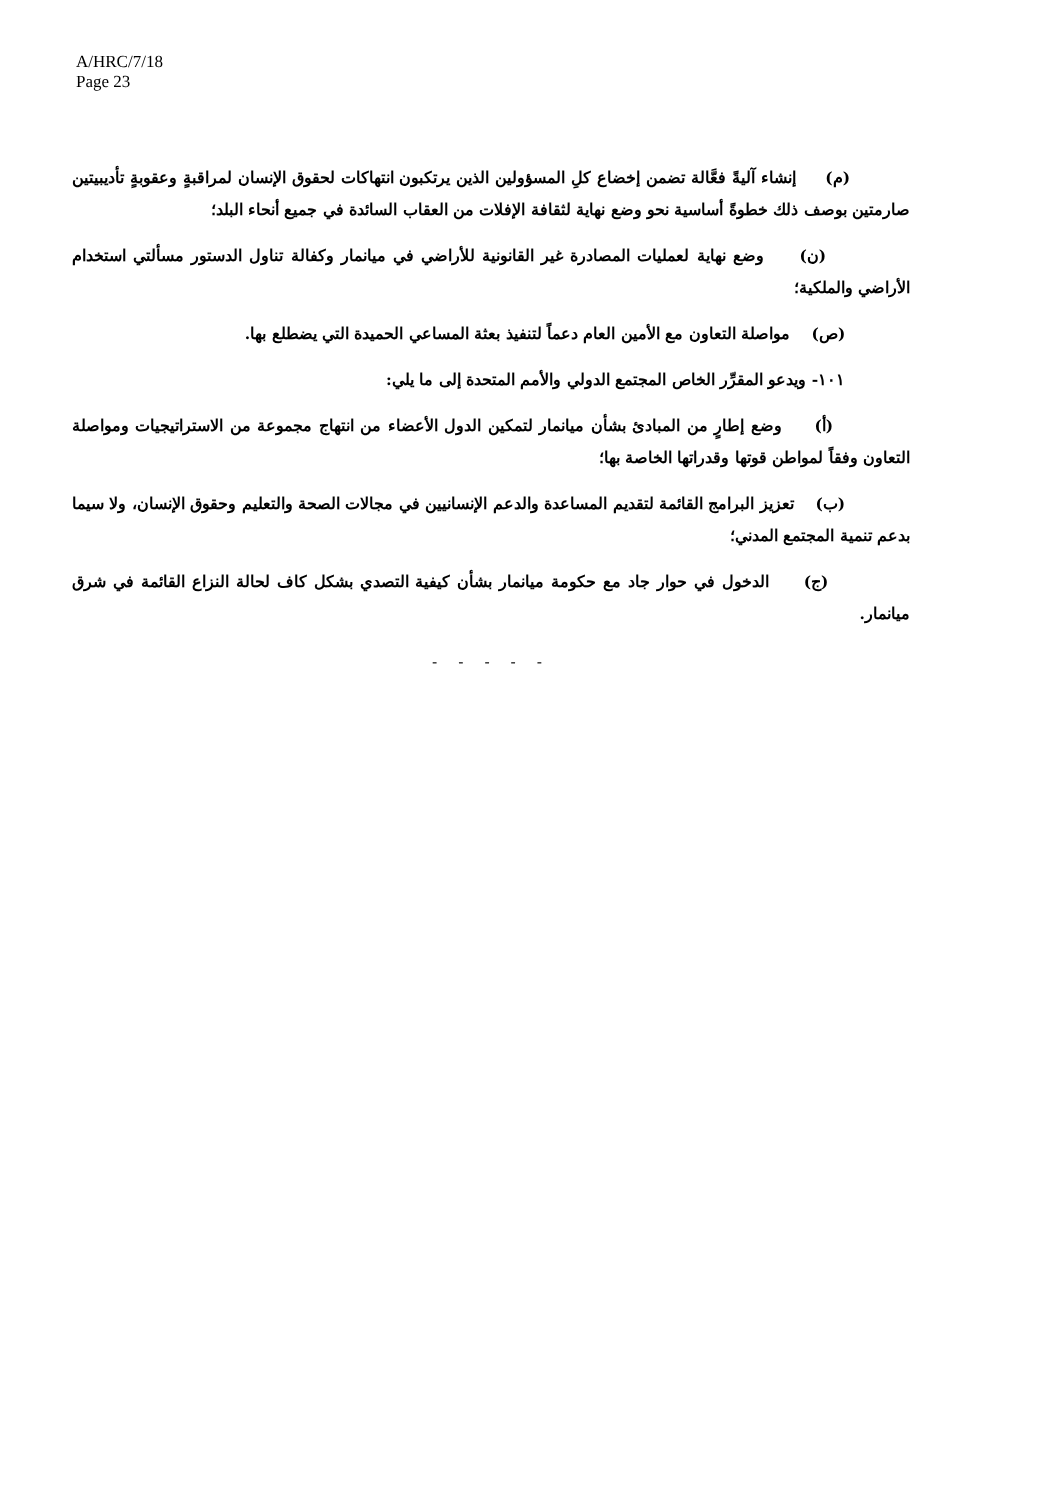A/HRC/7/18
Page 23
(م) إنشاء آليةً فعَّالة تضمن إخضاع كلِ المسؤولين الذين يرتكبون انتهاكات لحقوق الإنسان لمراقبةٍ وعقوبةٍ تأديبيتين صارمتين بوصف ذلك خطوةً أساسية نحو وضع نهاية لثقافة الإفلات من العقاب السائدة في جميع أنحاء البلد؛
(ن) وضع نهاية لعمليات المصادرة غير القانونية للأراضي في ميانمار وكفالة تناول الدستور مسألتي استخدام الأراضي والملكية؛
(ص) مواصلة التعاون مع الأمين العام دعماً لتنفيذ بعثة المساعي الحميدة التي يضطلع بها.
١٠١- ويدعو المقرِّر الخاص المجتمع الدولي والأمم المتحدة إلى ما يلي:
(أ) وضع إطارٍ من المبادئ بشأن ميانمار لتمكين الدول الأعضاء من انتهاج مجموعة من الاستراتيجيات ومواصلة التعاون وفقاً لمواطن قوتها وقدراتها الخاصة بها؛
(ب) تعزيز البرامج القائمة لتقديم المساعدة والدعم الإنسانيين في مجالات الصحة والتعليم وحقوق الإنسان، ولا سيما بدعم تنمية المجتمع المدني؛
(ج) الدخول في حوار جاد مع حكومة ميانمار بشأن كيفية التصدي بشكل كاف لحالة النزاع القائمة في شرق ميانمار.
- - - - -